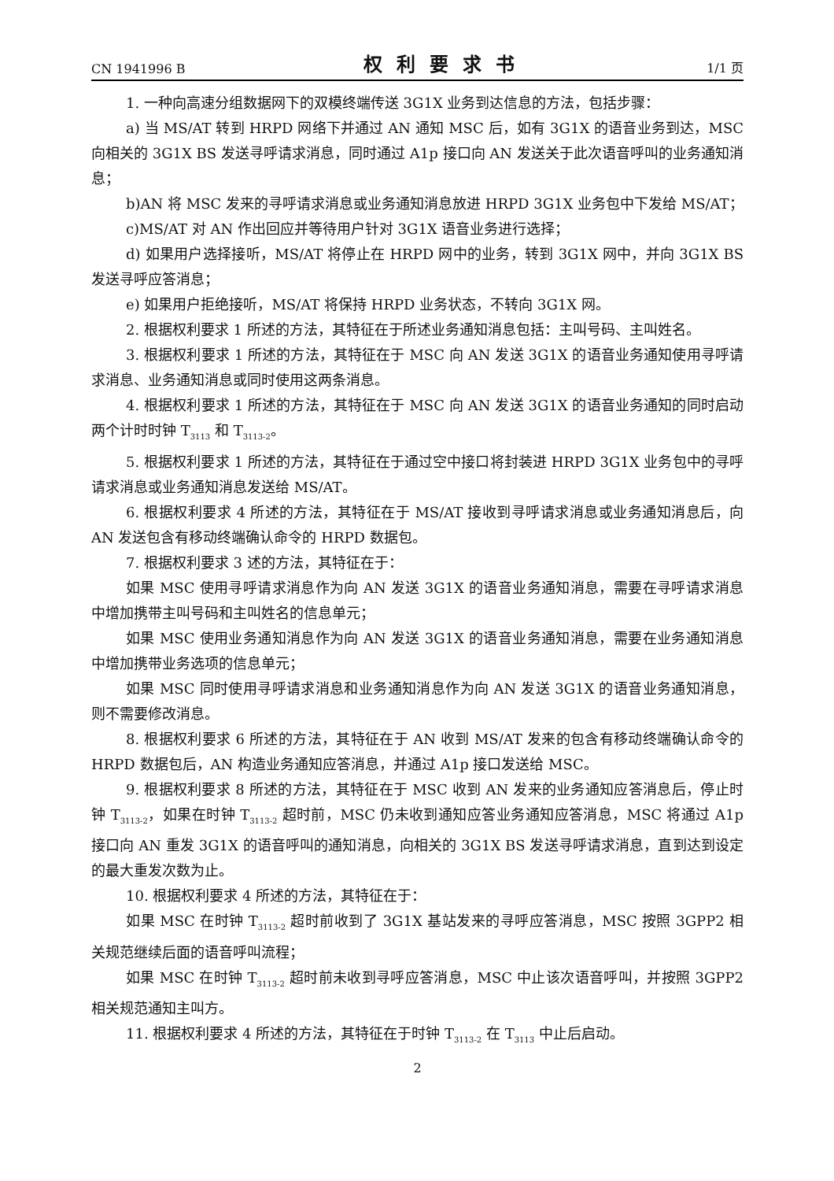CN 1941996 B 权利要求书 1/1 页
1. 一种向高速分组数据网下的双模终端传送 3G1X 业务到达信息的方法，包括步骤：
a) 当 MS/AT 转到 HRPD 网络下并通过 AN 通知 MSC 后，如有 3G1X 的语音业务到达，MSC 向相关的 3G1X BS 发送寻呼请求消息，同时通过 A1p 接口向 AN 发送关于此次语音呼叫的业务通知消息；
b)AN 将 MSC 发来的寻呼请求消息或业务通知消息放进 HRPD 3G1X 业务包中下发给 MS/AT；
c)MS/AT 对 AN 作出回应并等待用户针对 3G1X 语音业务进行选择；
d) 如果用户选择接听，MS/AT 将停止在 HRPD 网中的业务，转到 3G1X 网中，并向 3G1X BS 发送寻呼应答消息；
e) 如果用户拒绝接听，MS/AT 将保持 HRPD 业务状态，不转向 3G1X 网。
2. 根据权利要求 1 所述的方法，其特征在于所述业务通知消息包括：主叫号码、主叫姓名。
3. 根据权利要求 1 所述的方法，其特征在于 MSC 向 AN 发送 3G1X 的语音业务通知使用寻呼请求消息、业务通知消息或同时使用这两条消息。
4. 根据权利要求 1 所述的方法，其特征在于 MSC 向 AN 发送 3G1X 的语音业务通知的同时启动两个计时时钟 T<sub>3113</sub> 和 T<sub>3113-2</sub>。
5. 根据权利要求 1 所述的方法，其特征在于通过空中接口将封装进 HRPD 3G1X 业务包中的寻呼请求消息或业务通知消息发送给 MS/AT。
6. 根据权利要求 4 所述的方法，其特征在于 MS/AT 接收到寻呼请求消息或业务通知消息后，向 AN 发送包含有移动终端确认命令的 HRPD 数据包。
7. 根据权利要求 3 述的方法，其特征在于：
如果 MSC 使用寻呼请求消息作为向 AN 发送 3G1X 的语音业务通知消息，需要在寻呼请求消息中增加携带主叫号码和主叫姓名的信息单元；
如果 MSC 使用业务通知消息作为向 AN 发送 3G1X 的语音业务通知消息，需要在业务通知消息中增加携带业务选项的信息单元；
如果 MSC 同时使用寻呼请求消息和业务通知消息作为向 AN 发送 3G1X 的语音业务通知消息，则不需要修改消息。
8. 根据权利要求 6 所述的方法，其特征在于 AN 收到 MS/AT 发来的包含有移动终端确认命令的 HRPD 数据包后，AN 构造业务通知应答消息，并通过 A1p 接口发送给 MSC。
9. 根据权利要求 8 所述的方法，其特征在于 MSC 收到 AN 发来的业务通知应答消息后，停止时钟 T<sub>3113-2</sub>，如果在时钟 T<sub>3113-2</sub> 超时前，MSC 仍未收到通知应答业务通知应答消息，MSC 将通过 A1p 接口向 AN 重发 3G1X 的语音呼叫的通知消息，向相关的 3G1X BS 发送寻呼请求消息，直到达到设定的最大重发次数为止。
10. 根据权利要求 4 所述的方法，其特征在于：
如果 MSC 在时钟 T<sub>3113-2</sub> 超时前收到了 3G1X 基站发来的寻呼应答消息，MSC 按照 3GPP2 相关规范继续后面的语音呼叫流程；
如果 MSC 在时钟 T<sub>3113-2</sub> 超时前未收到寻呼应答消息，MSC 中止该次语音呼叫，并按照 3GPP2 相关规范通知主叫方。
11. 根据权利要求 4 所述的方法，其特征在于时钟 T<sub>3113-2</sub> 在 T<sub>3113</sub> 中止后启动。
2